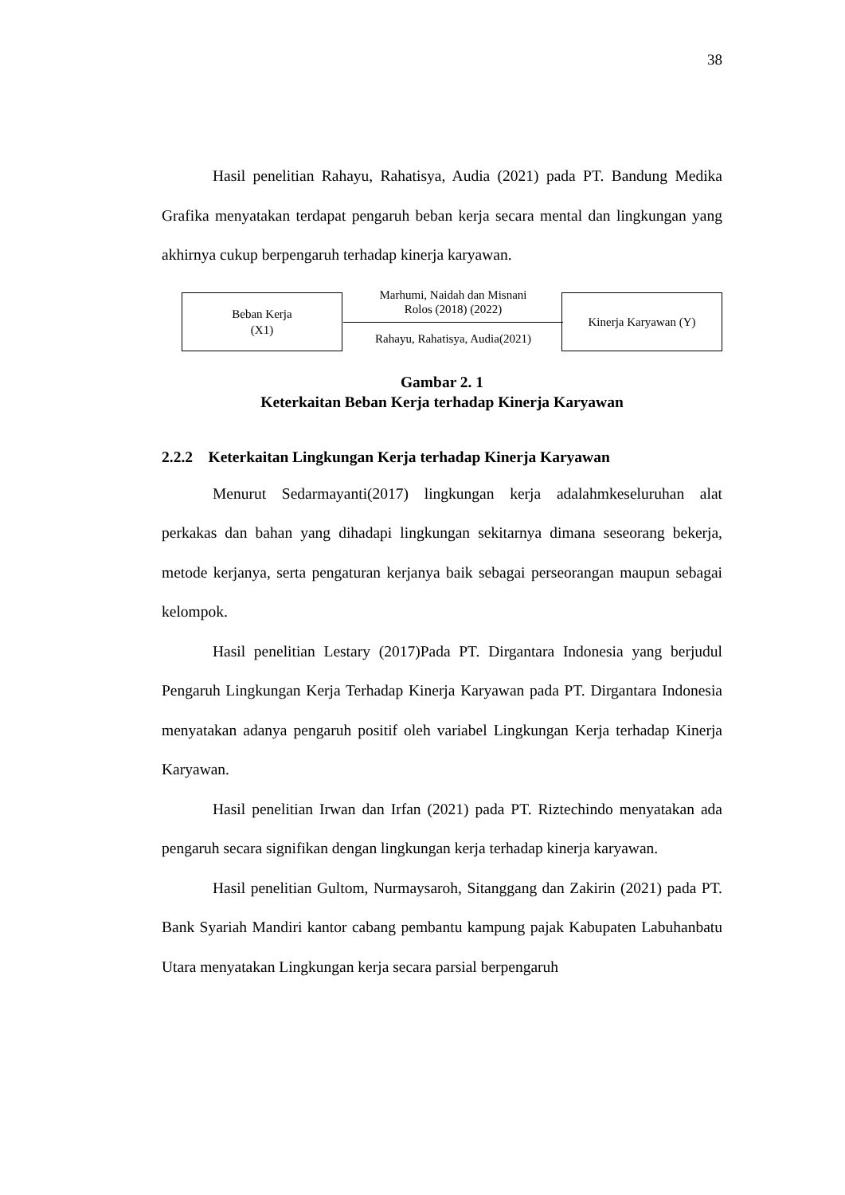38
Hasil penelitian Rahayu, Rahatisya, Audia (2021) pada PT. Bandung Medika Grafika menyatakan terdapat pengaruh beban kerja secara mental dan lingkungan yang akhirnya cukup berpengaruh terhadap kinerja karyawan.
Beban Kerja
(X1)
Marhumi, Naidah dan Misnani
Rolos (2018) (2022)
Rahayu, Rahatisya, Audia(2021)
Kinerja Karyawan (Y)
Gambar 2. 1
Keterkaitan Beban Kerja terhadap Kinerja Karyawan
2.2.2 Keterkaitan Lingkungan Kerja terhadap Kinerja Karyawan
Menurut Sedarmayanti(2017) lingkungan kerja adalahmkeseluruhan alat perkakas dan bahan yang dihadapi lingkungan sekitarnya dimana seseorang bekerja, metode kerjanya, serta pengaturan kerjanya baik sebagai perseorangan maupun sebagai kelompok.
Hasil penelitian Lestary (2017)Pada PT. Dirgantara Indonesia yang berjudul Pengaruh Lingkungan Kerja Terhadap Kinerja Karyawan pada PT. Dirgantara Indonesia menyatakan adanya pengaruh positif oleh variabel Lingkungan Kerja terhadap Kinerja Karyawan.
Hasil penelitian Irwan dan Irfan (2021) pada PT. Riztechindo menyatakan ada pengaruh secara signifikan dengan lingkungan kerja terhadap kinerja karyawan.
Hasil penelitian Gultom, Nurmaysaroh, Sitanggang dan Zakirin (2021) pada PT. Bank Syariah Mandiri kantor cabang pembantu kampung pajak Kabupaten Labuhanbatu Utara menyatakan Lingkungan kerja secara parsial berpengaruh